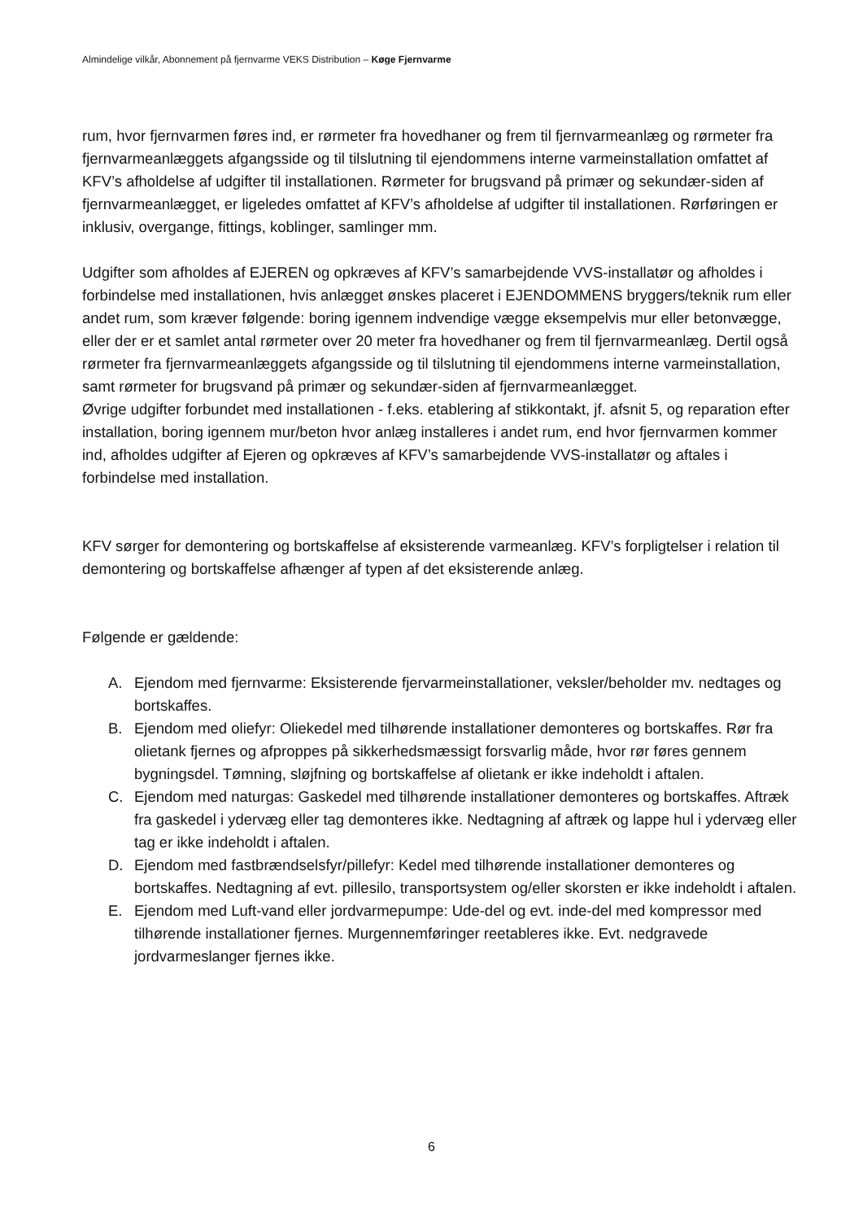Almindelige vilkår, Abonnement på fjernvarme VEKS Distribution – Køge Fjernvarme
rum, hvor fjernvarmen føres ind, er rørmeter fra hovedhaner og frem til fjernvarmeanlæg og rørmeter fra fjernvarmeanlæggets afgangsside og til tilslutning til ejendommens interne varmeinstallation omfattet af KFV’s afholdelse af udgifter til installationen. Rørmeter for brugsvand på primær og sekundær-siden af fjernvarmeanlægget, er ligeledes omfattet af KFV’s afholdelse af udgifter til installationen. Rørføringen er inklusiv, overgange, fittings, koblinger, samlinger mm.
Udgifter som afholdes af EJEREN og opkræves af KFV’s samarbejdende VVS-installatør og afholdes i forbindelse med installationen, hvis anlægget ønskes placeret i EJENDOMMENS bryggers/teknik rum eller andet rum, som kræver følgende: boring igennem indvendige vægge eksempelvis mur eller betonvægge, eller der er et samlet antal rørmeter over 20 meter fra hovedhaner og frem til fjernvarmeanlæg. Dertil også rørmeter fra fjernvarmeanlæggets afgangsside og til tilslutning til ejendommens interne varmeinstallation, samt rørmeter for brugsvand på primær og sekundær-siden af fjernvarmeanlægget.
Øvrige udgifter forbundet med installationen - f.eks. etablering af stikkontakt, jf. afsnit 5, og reparation efter installation, boring igennem mur/beton hvor anlæg installeres i andet rum, end hvor fjernvarmen kommer ind, afholdes udgifter af Ejeren og opkræves af KFV’s samarbejdende VVS-installatør og aftales i forbindelse med installation.
KFV sørger for demontering og bortskaffelse af eksisterende varmeanlæg. KFV’s forpligtelser i relation til demontering og bortskaffelse afhænger af typen af det eksisterende anlæg.
Følgende er gældende:
A. Ejendom med fjernvarme: Eksisterende fjervarmeinstallationer, veksler/beholder mv. nedtages og bortskaffes.
B. Ejendom med oliefyr: Oliekedel med tilhørende installationer demonteres og bortskaffes. Rør fra olietank fjernes og afproppes på sikkerhedsmæssigt forsvarlig måde, hvor rør føres gennem bygningsdel. Tømning, sløjfning og bortskaffelse af olietank er ikke indeholdt i aftalen.
C. Ejendom med naturgas: Gaskedel med tilhørende installationer demonteres og bortskaffes. Aftræk fra gaskedel i ydervæg eller tag demonteres ikke. Nedtagning af aftræk og lappe hul i ydervæg eller tag er ikke indeholdt i aftalen.
D. Ejendom med fastbrændselsfyr/pillefyr: Kedel med tilhørende installationer demonteres og bortskaffes. Nedtagning af evt. pillesilo, transportsystem og/eller skorsten er ikke indeholdt i aftalen.
E. Ejendom med Luft-vand eller jordvarmepumpe: Ude-del og evt. inde-del med kompressor med tilhørende installationer fjernes. Murgennemføringer reetableres ikke. Evt. nedgravede jordvarmeslanger fjernes ikke.
6